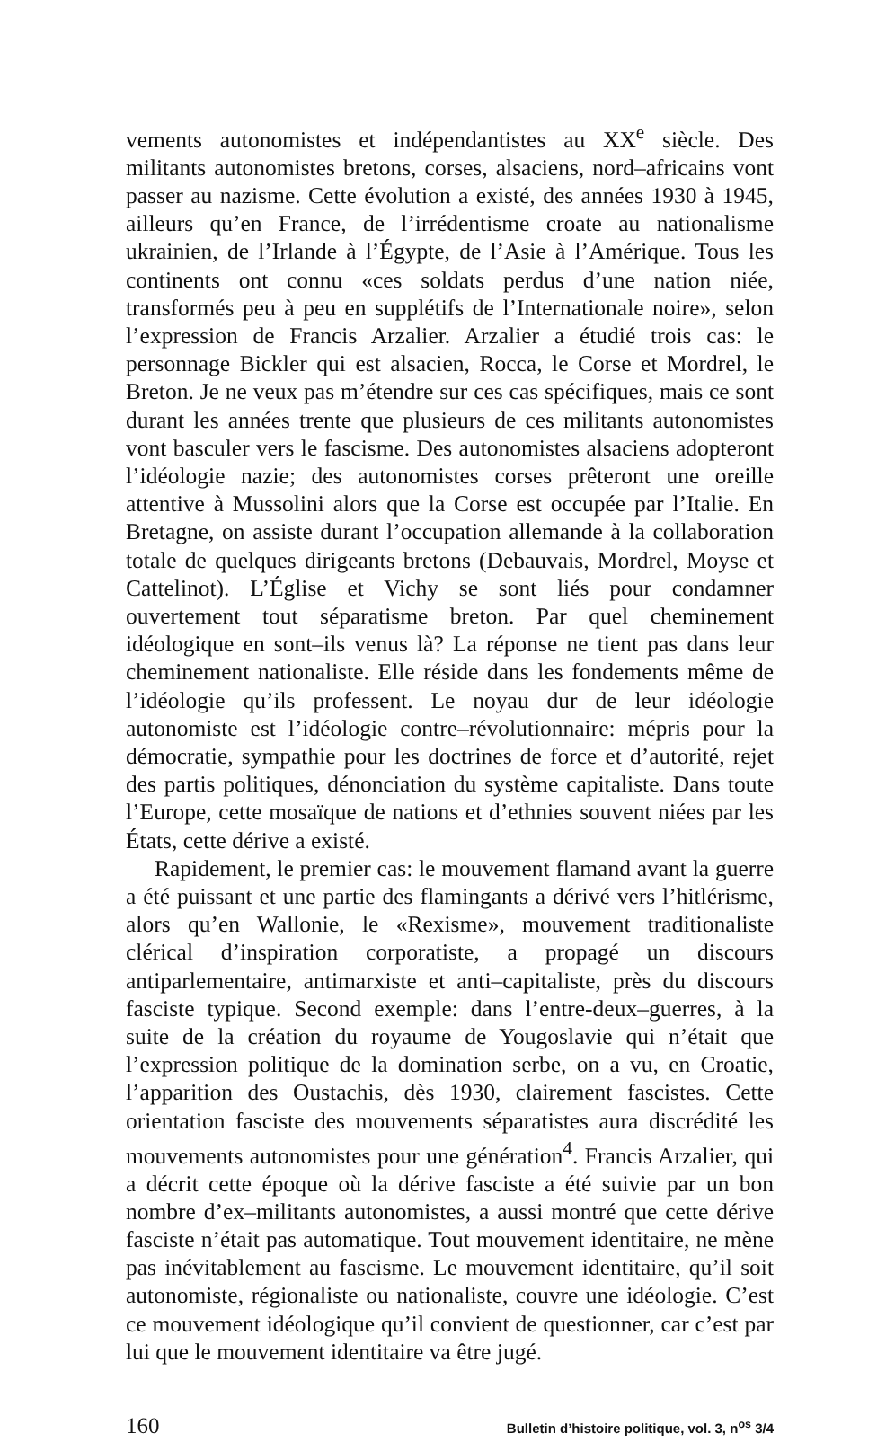vements autonomistes et indépendantistes au XX<sup>e</sup> siècle. Des militants autonomistes bretons, corses, alsaciens, nord–africains vont passer au nazisme. Cette évolution a existé, des années 1930 à 1945, ailleurs qu’en France, de l’irrédentisme croate au nationalisme ukrainien, de l’Irlande à l’Égypte, de l’Asie à l’Amérique. Tous les continents ont connu «ces soldats perdus d’une nation niée, transformés peu à peu en supplétifs de l’Internationale noire», selon l’expression de Francis Arzalier. Arzalier a étudié trois cas: le personnage Bickler qui est alsacien, Rocca, le Corse et Mordrel, le Breton. Je ne veux pas m’étendre sur ces cas spécifiques, mais ce sont durant les années trente que plusieurs de ces militants autonomistes vont basculer vers le fascisme. Des autonomistes alsaciens adopteront l’idéologie nazie; des autonomistes corses prêteront une oreille attentive à Mussolini alors que la Corse est occupée par l’Italie. En Bretagne, on assiste durant l’occupation allemande à la collaboration totale de quelques dirigeants bretons (Debauvais, Mordrel, Moyse et Cattelinot). L’Église et Vichy se sont liés pour condamner ouvertement tout séparatisme breton. Par quel cheminement idéologique en sont–ils venus là? La réponse ne tient pas dans leur cheminement nationaliste. Elle réside dans les fondements même de l’idéologie qu’ils professent. Le noyau dur de leur idéologie autonomiste est l’idéologie contre–révolutionnaire: mépris pour la démocratie, sympathie pour les doctrines de force et d’autorité, rejet des partis politiques, dénonciation du système capitaliste. Dans toute l’Europe, cette mosaïque de nations et d’ethnies souvent niées par les États, cette dérive a existé.
Rapidement, le premier cas: le mouvement flamand avant la guerre a été puissant et une partie des flamingants a dérivé vers l’hitlérisme, alors qu’en Wallonie, le «Rexisme», mouvement traditionaliste clérical d’inspiration corporatiste, a propagé un discours antiparlementaire, antimarxiste et anti–capitaliste, près du discours fasciste typique. Second exemple: dans l’entre-deux–guerres, à la suite de la création du royaume de Yougoslavie qui n’était que l’expression politique de la domination serbe, on a vu, en Croatie, l’apparition des Oustachis, dès 1930, clairement fascistes. Cette orientation fasciste des mouvements séparatistes aura discrédité les mouvements autonomistes pour une génération<sup>4</sup>. Francis Arzalier, qui a décrit cette époque où la dérive fasciste a été suivie par un bon nombre d’ex–militants autonomistes, a aussi montré que cette dérive fasciste n’était pas automatique. Tout mouvement identitaire, ne mène pas inévitablement au fascisme. Le mouvement identitaire, qu’il soit autonomiste, régionaliste ou nationaliste, couvre une idéologie. C’est ce mouvement idéologique qu’il convient de questionner, car c’est par lui que le mouvement identitaire va être jugé.
160 Bulletin d’histoire politique, vol. 3, n<sup>os</sup> 3/4